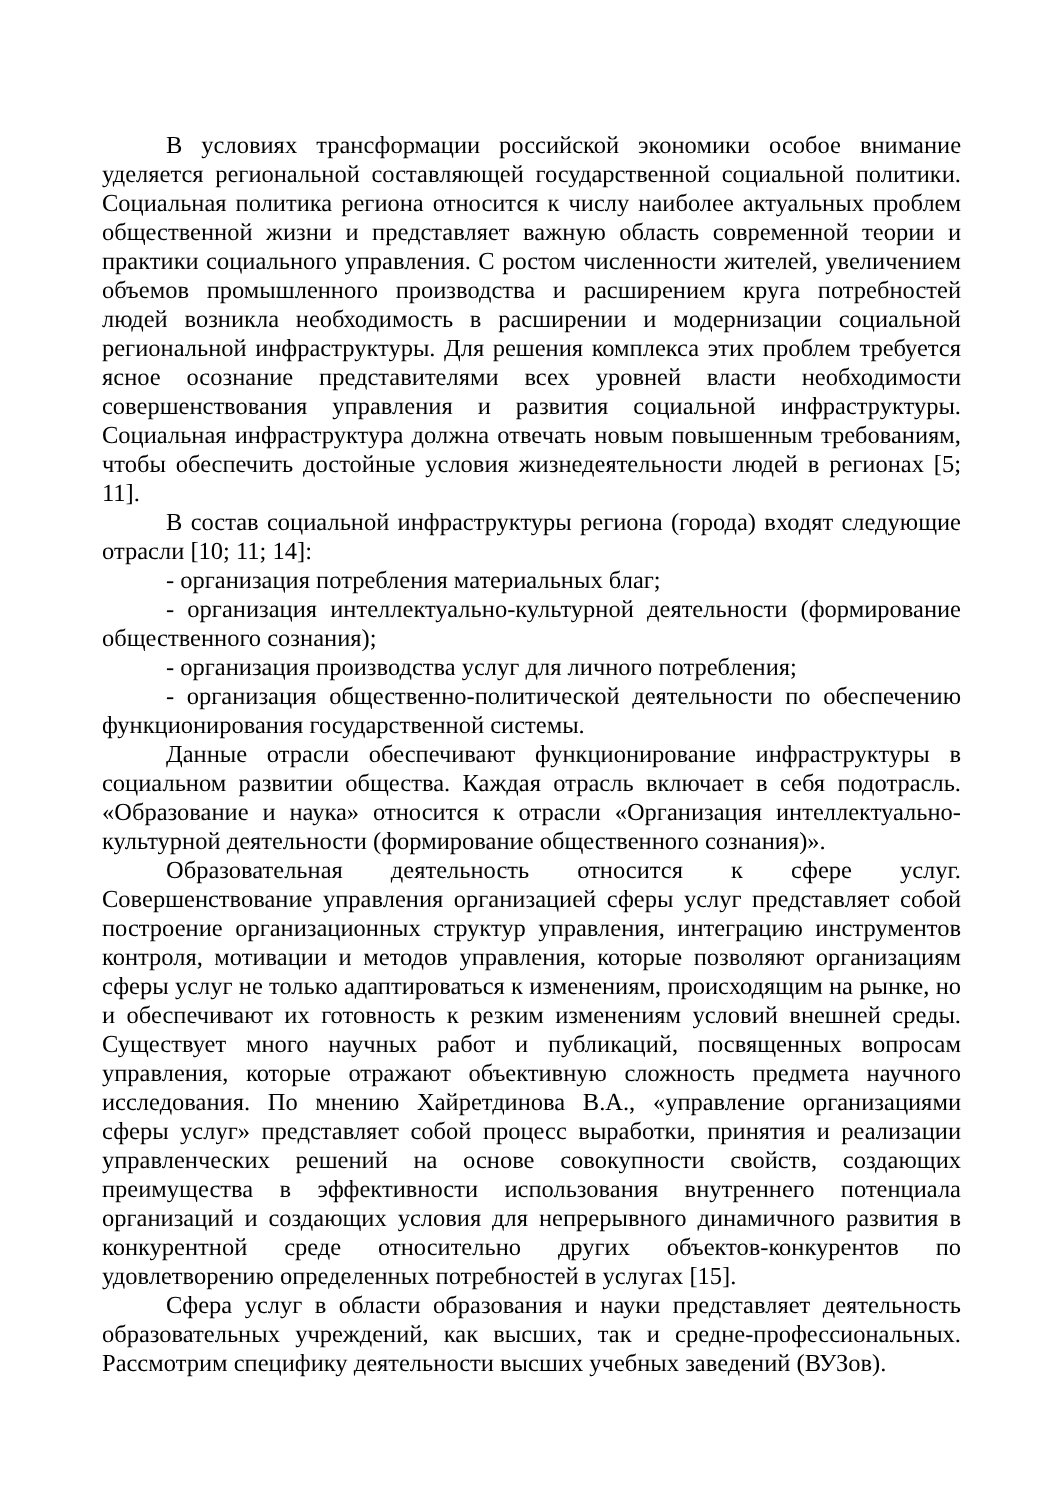В условиях трансформации российской экономики особое внимание уделяется региональной составляющей государственной социальной политики. Социальная политика региона относится к числу наиболее актуальных проблем общественной жизни и представляет важную область современной теории и практики социального управления. С ростом численности жителей, увеличением объемов промышленного производства и расширением круга потребностей людей возникла необходимость в расширении и модернизации социальной региональной инфраструктуры. Для решения комплекса этих проблем требуется ясное осознание представителями всех уровней власти необходимости совершенствования управления и развития социальной инфраструктуры. Социальная инфраструктура должна отвечать новым повышенным требованиям, чтобы обеспечить достойные условия жизнедеятельности людей в регионах [5; 11].
В состав социальной инфраструктуры региона (города) входят следующие отрасли [10; 11; 14]:
- организация потребления материальных благ;
- организация интеллектуально-культурной деятельности (формирование общественного сознания);
- организация производства услуг для личного потребления;
- организация общественно-политической деятельности по обеспечению функционирования государственной системы.
Данные отрасли обеспечивают функционирование инфраструктуры в социальном развитии общества. Каждая отрасль включает в себя подотрасль. «Образование и наука» относится к отрасли «Организация интеллектуально-культурной деятельности (формирование общественного сознания)».
Образовательная деятельность относится к сфере услуг. Совершенствование управления организацией сферы услуг представляет собой построение организационных структур управления, интеграцию инструментов контроля, мотивации и методов управления, которые позволяют организациям сферы услуг не только адаптироваться к изменениям, происходящим на рынке, но и обеспечивают их готовность к резким изменениям условий внешней среды. Существует много научных работ и публикаций, посвященных вопросам управления, которые отражают объективную сложность предмета научного исследования. По мнению Хайретдинова В.А., «управление организациями сферы услуг» представляет собой процесс выработки, принятия и реализации управленческих решений на основе совокупности свойств, создающих преимущества в эффективности использования внутреннего потенциала организаций и создающих условия для непрерывного динамичного развития в конкурентной среде относительно других объектов-конкурентов по удовлетворению определенных потребностей в услугах [15].
Сфера услуг в области образования и науки представляет деятельность образовательных учреждений, как высших, так и средне-профессиональных. Рассмотрим специфику деятельности высших учебных заведений (ВУЗов).